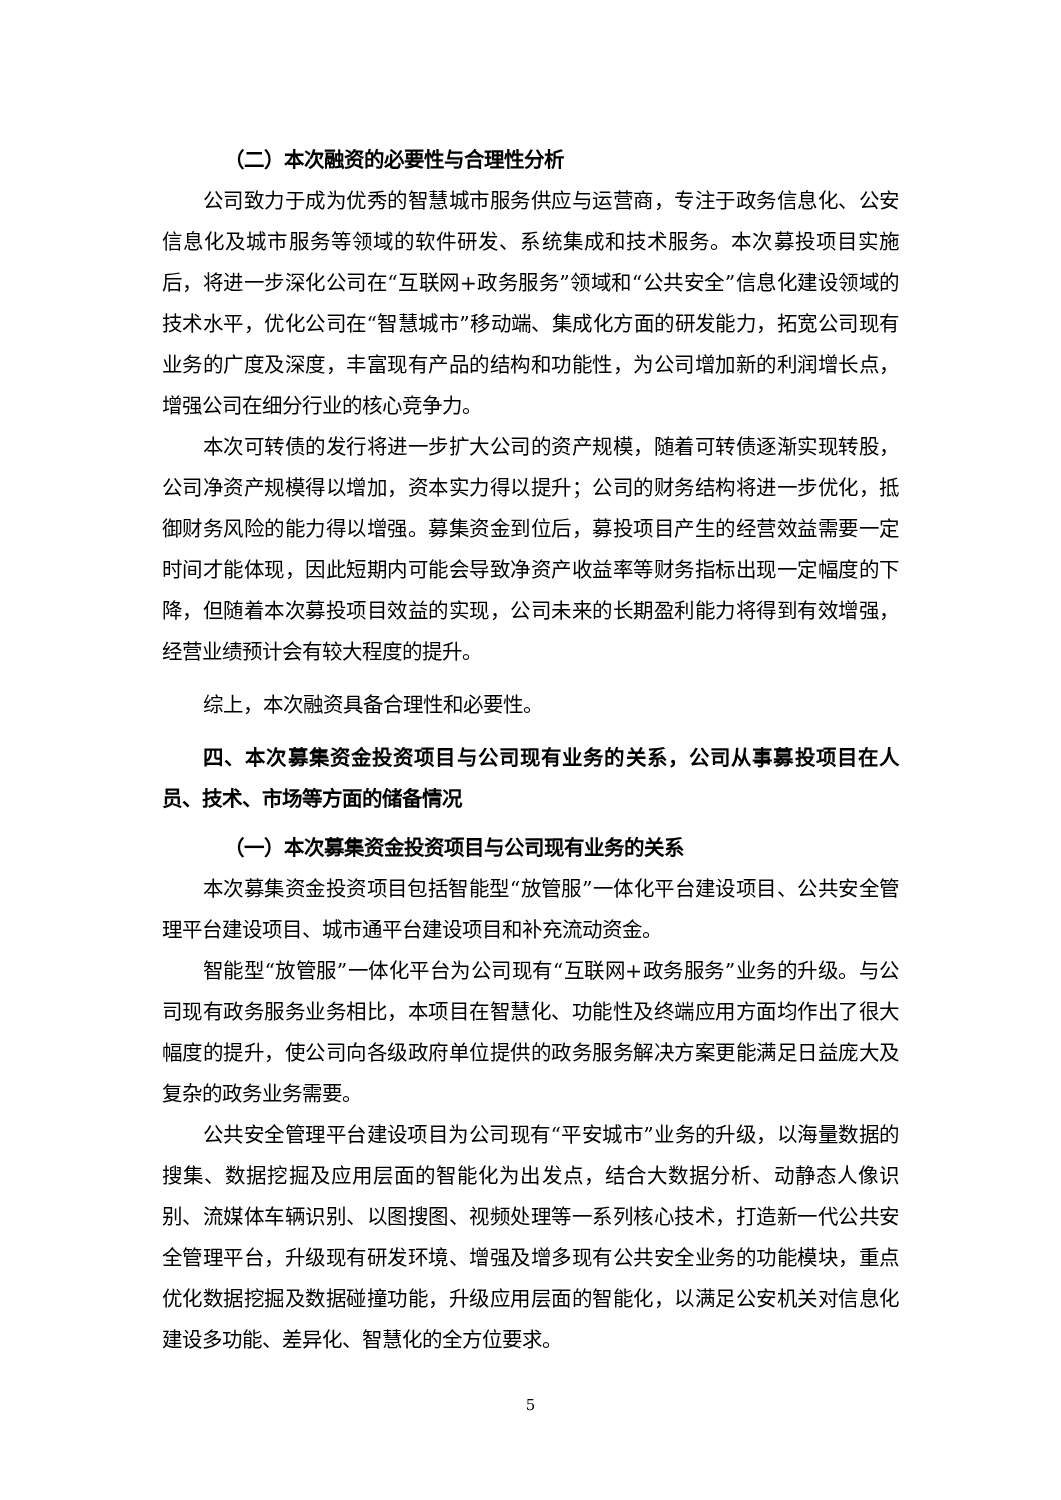（二）本次融资的必要性与合理性分析
公司致力于成为优秀的智慧城市服务供应与运营商，专注于政务信息化、公安信息化及城市服务等领域的软件研发、系统集成和技术服务。本次募投项目实施后，将进一步深化公司在“互联网+政务服务”领域和“公共安全”信息化建设领域的技术水平，优化公司在“智慧城市”移动端、集成化方面的研发能力，拓宽公司现有业务的广度及深度，丰富现有产品的结构和功能性，为公司增加新的利润增长点，增强公司在细分行业的核心竞争力。
本次可转债的发行将进一步扩大公司的资产规模，随着可转债逐渐实现转股，公司净资产规模得以增加，资本实力得以提升；公司的财务结构将进一步优化，抵御财务风险的能力得以增强。募集资金到位后，募投项目产生的经营效益需要一定时间才能体现，因此短期内可能会导致净资产收益率等财务指标出现一定幅度的下降，但随着本次募投项目效益的实现，公司未来的长期盈利能力将得到有效增强，经营业绩预计会有较大程度的提升。
综上，本次融资具备合理性和必要性。
四、本次募集资金投资项目与公司现有业务的关系，公司从事募投项目在人员、技术、市场等方面的储备情况
（一）本次募集资金投资项目与公司现有业务的关系
本次募集资金投资项目包括智能型“放管服”一体化平台建设项目、公共安全管理平台建设项目、城市通平台建设项目和补充流动资金。
智能型“放管服”一体化平台为公司现有“互联网+政务服务”业务的升级。与公司现有政务服务业务相比，本项目在智慧化、功能性及终端应用方面均作出了很大幅度的提升，使公司向各级政府单位提供的政务服务解决方案更能满足日益庞大及复杂的政务业务需要。
公共安全管理平台建设项目为公司现有“平安城市”业务的升级，以海量数据的搜集、数据挖掘及应用层面的智能化为出发点，结合大数据分析、动静态人像识别、流媒体车辆识别、以图搜图、视频处理等一系列核心技术，打造新一代公共安全管理平台，升级现有研发环境、增强及增多现有公共安全业务的功能模块，重点优化数据挖掘及数据碰撞功能，升级应用层面的智能化，以满足公安机关对信息化建设多功能、差异化、智慧化的全方位要求。
5